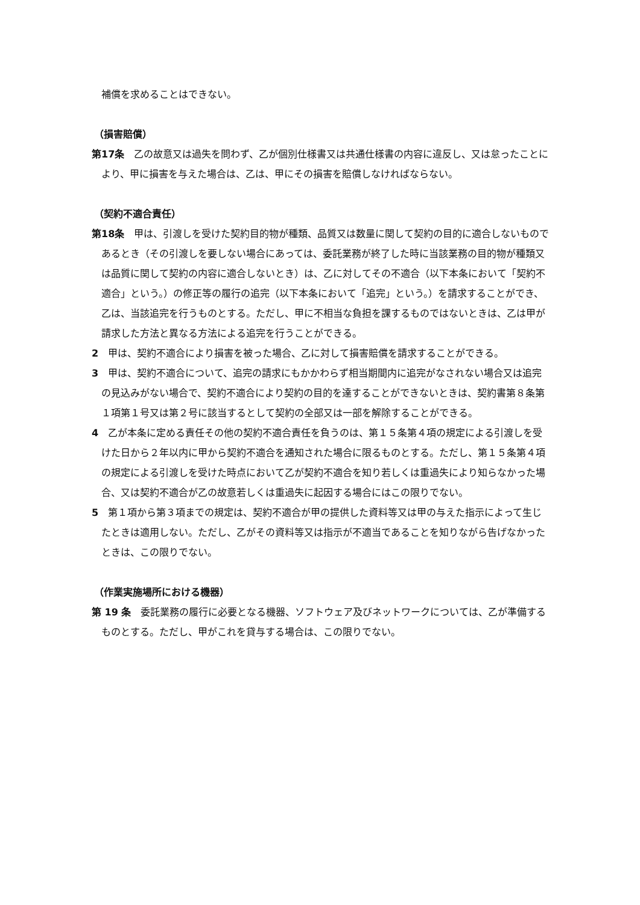補償を求めることはできない。
（損害賠償）
第17条　乙の故意又は過失を問わず、乙が個別仕様書又は共通仕様書の内容に違反し、又は怠ったことにより、甲に損害を与えた場合は、乙は、甲にその損害を賠償しなければならない。
（契約不適合責任）
第18条　甲は、引渡しを受けた契約目的物が種類、品質又は数量に関して契約の目的に適合しないものであるとき（その引渡しを要しない場合にあっては、委託業務が終了した時に当該業務の目的物が種類又は品質に関して契約の内容に適合しないとき）は、乙に対してその不適合（以下本条において「契約不適合」という。）の修正等の履行の追完（以下本条において「追完」という。）を請求することができ、乙は、当該追完を行うものとする。ただし、甲に不相当な負担を課するものではないときは、乙は甲が請求した方法と異なる方法による追完を行うことができる。
2　甲は、契約不適合により損害を被った場合、乙に対して損害賠償を請求することができる。
3　甲は、契約不適合について、追完の請求にもかかわらず相当期間内に追完がなされない場合又は追完の見込みがない場合で、契約不適合により契約の目的を達することができないときは、契約書第８条第１項第１号又は第２号に該当するとして契約の全部又は一部を解除することができる。
4　乙が本条に定める責任その他の契約不適合責任を負うのは、第１５条第４項の規定による引渡しを受けた日から２年以内に甲から契約不適合を通知された場合に限るものとする。ただし、第１５条第４項の規定による引渡しを受けた時点において乙が契約不適合を知り若しくは重過失により知らなかった場合、又は契約不適合が乙の故意若しくは重過失に起因する場合にはこの限りでない。
5　第１項から第３項までの規定は、契約不適合が甲の提供した資料等又は甲の与えた指示によって生じたときは適用しない。ただし、乙がその資料等又は指示が不適当であることを知りながら告げなかったときは、この限りでない。
（作業実施場所における機器）
第 19 条　委託業務の履行に必要となる機器、ソフトウェア及びネットワークについては、乙が準備するものとする。ただし、甲がこれを貸与する場合は、この限りでない。